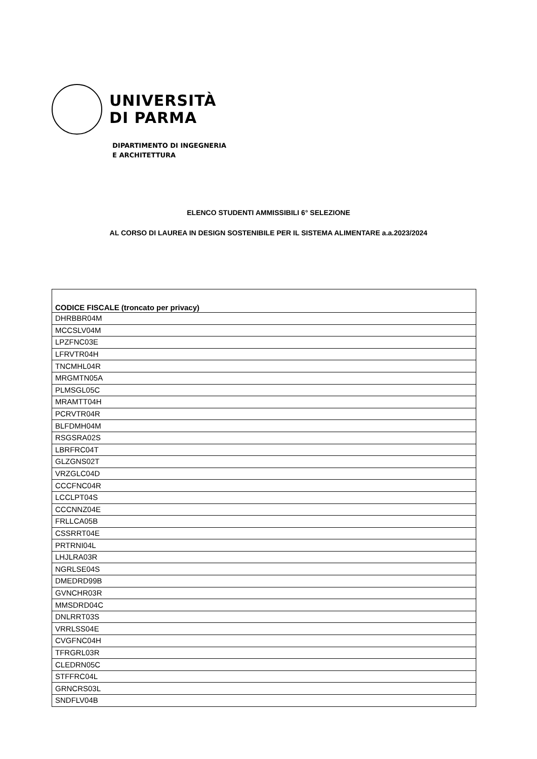UNIVERSITÀ
DI PARMA
DIPARTIMENTO DI INGEGNERIA
E ARCHITETTURA
ELENCO STUDENTI AMMISSIBILI 6° SELEZIONE
AL CORSO DI LAUREA IN DESIGN SOSTENIBILE PER IL SISTEMA ALIMENTARE a.a.2023/2024
| CODICE FISCALE (troncato per privacy) |
| --- |
| DHRBBR04M |
| MCCSLV04M |
| LPZFNC03E |
| LFRVTR04H |
| TNCMHL04R |
| MRGMTN05A |
| PLMSGL05C |
| MRAMTT04H |
| PCRVTR04R |
| BLFDMH04M |
| RSGSRA02S |
| LBRFRC04T |
| GLZGNS02T |
| VRZGLC04D |
| CCCFNC04R |
| LCCLPT04S |
| CCCNNZ04E |
| FRLLCA05B |
| CSSRRT04E |
| PRTRNI04L |
| LHJLRA03R |
| NGRLSE04S |
| DMEDRD99B |
| GVNCHR03R |
| MMSDRD04C |
| DNLRRT03S |
| VRRLSS04E |
| CVGFNC04H |
| TFRGRL03R |
| CLEDRN05C |
| STFFRC04L |
| GRNCRS03L |
| SNDFLV04B |